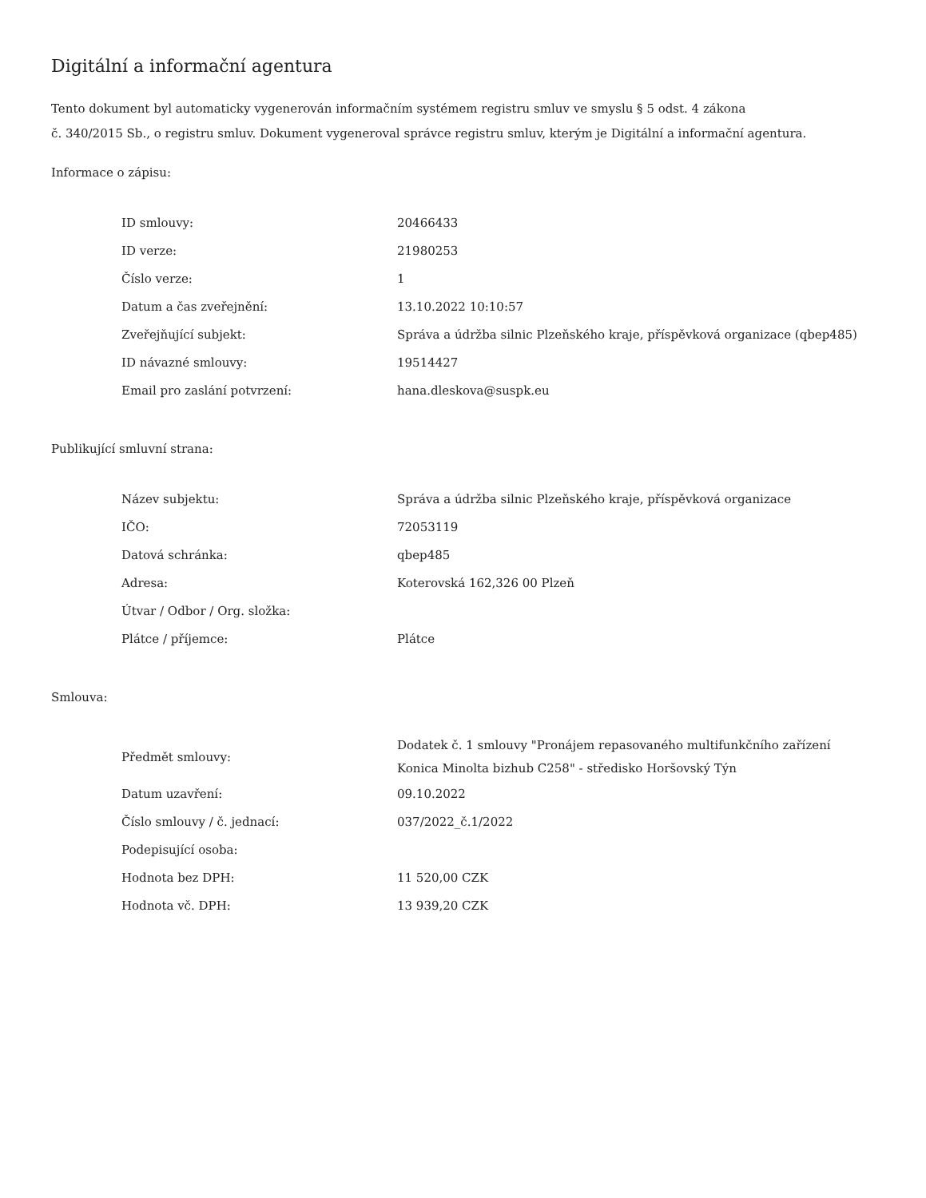Digitální a informační agentura
Tento dokument byl automaticky vygenerován informačním systémem registru smluv ve smyslu § 5 odst. 4 zákona
č. 340/2015 Sb., o registru smluv. Dokument vygeneroval správce registru smluv, kterým je Digitální a informační agentura.
Informace o zápisu:
| ID smlouvy: | 20466433 |
| ID verze: | 21980253 |
| Číslo verze: | 1 |
| Datum a čas zveřejnění: | 13.10.2022 10:10:57 |
| Zveřejňující subjekt: | Správa a údržba silnic Plzeňského kraje, příspěvková organizace (qbep485) |
| ID návazné smlouvy: | 19514427 |
| Email pro zaslání potvrzení: | hana.dleskova@suspk.eu |
Publikující smluvní strana:
| Název subjektu: | Správa a údržba silnic Plzeňského kraje, příspěvková organizace |
| IČO: | 72053119 |
| Datová schránka: | qbep485 |
| Adresa: | Koterovská 162,326 00 Plzeň |
| Útvar / Odbor / Org. složka: | |
| Plátce / příjemce: | Plátce |
Smlouva:
| Předmět smlouvy: | Dodatek č. 1 smlouvy "Pronájem repasovaného multifunkčního zařízení Konica Minolta bizhub C258" - středisko Horšovský Týn |
| Datum uzavření: | 09.10.2022 |
| Číslo smlouvy / č. jednací: | 037/2022_č.1/2022 |
| Podepisující osoba: | |
| Hodnota bez DPH: | 11 520,00 CZK |
| Hodnota vč. DPH: | 13 939,20 CZK |